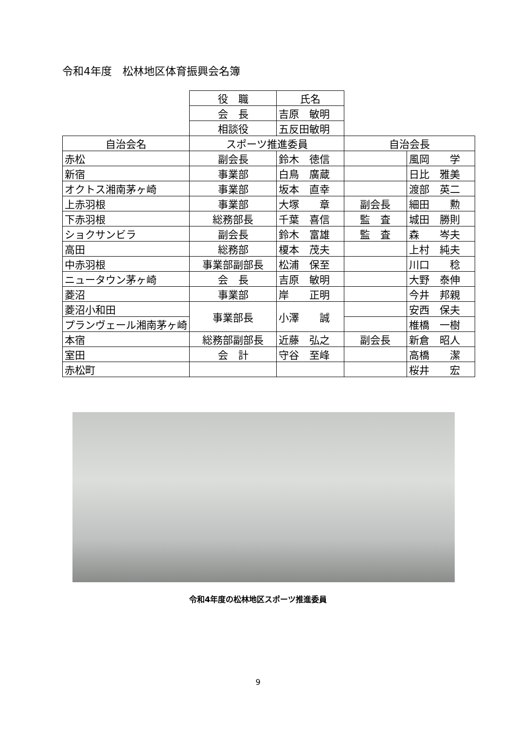令和4年度　松林地区体育振興会名簿
| | 役 職 | 氏名 | | |
| | 会 長 | 吉原 敏明 | | |
| | 相談役 | 五反田敏明 | | |
| 自治会名 | スポーツ推進委員 | | 自治会長 | |
| 赤松 | 副会長 | 鈴木 徳信 | | 風岡 学 |
| 新宿 | 事業部 | 白鳥 廣蔵 | | 日比 雅美 |
| オクトス湘南茅ヶ崎 | 事業部 | 坂本 直幸 | | 渡部 英二 |
| 上赤羽根 | 事業部 | 大塚 章 | 副会長 | 細田 勲 |
| 下赤羽根 | 総務部長 | 千葉 喜信 | 監 査 | 城田 勝則 |
| ショクサンビラ | 副会長 | 鈴木 富雄 | 監 査 | 森 岑夫 |
| 高田 | 総務部 | 榎本 茂夫 | | 上村 純夫 |
| 中赤羽根 | 事業部副部長 | 松浦 保至 | | 川口 稔 |
| ニュータウン茅ヶ崎 | 会 長 | 吉原 敏明 | | 大野 泰伸 |
| 菱沼 | 事業部 | 岸 正明 | | 今井 邦親 |
| 菱沼小和田 | 事業部長 | 小澤 誠 | | 安西 保夫 |
| プランヴェール湘南茅ヶ崎 | | | | 椎橋 一樹 |
| 本宿 | 総務部副部長 | 近藤 弘之 | 副会長 | 新倉 昭人 |
| 室田 | 会 計 | 守谷 至峰 | | 高橋 潔 |
| 赤松町 | | | | 桜井 宏 |
令和4年度の松林地区スポーツ推進委員
9